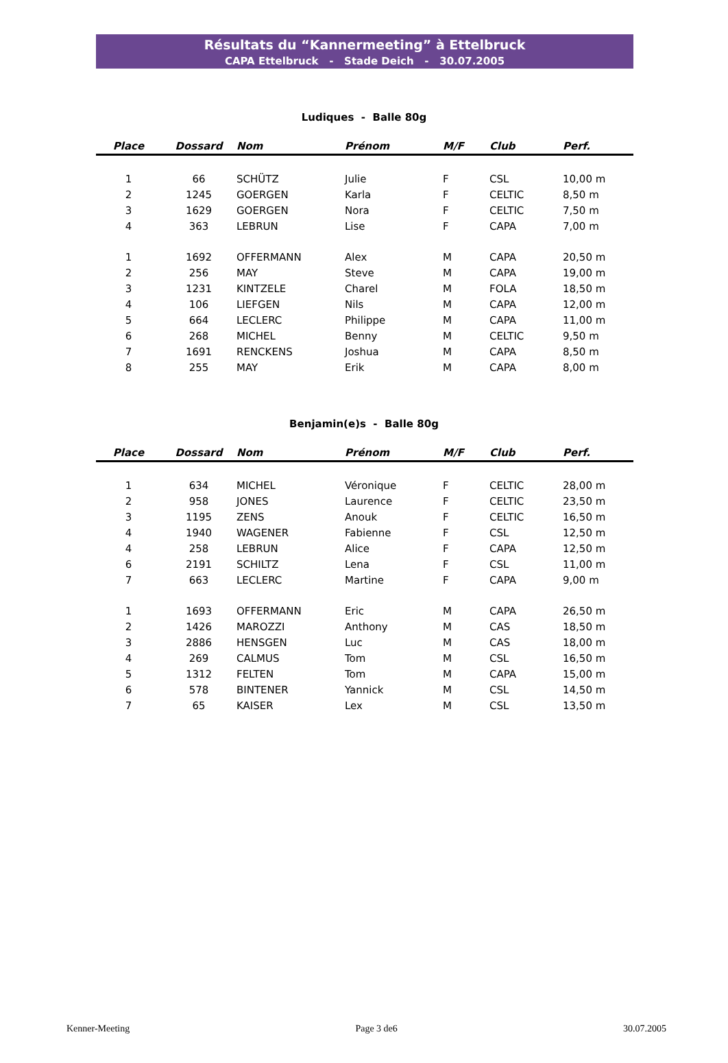Résultats du “Kannermeeting” à Ettelbruck
CAPA Ettelbruck - Stade Deich - 30.07.2005
Ludiques - Balle 80g
| Place | Dossard | Nom | Prénom | M/F | Club | Perf. |
| --- | --- | --- | --- | --- | --- | --- |
| 1 | 66 | SCHÜTZ | Julie | F | CSL | 10,00 m |
| 2 | 1245 | GOERGEN | Karla | F | CELTIC | 8,50 m |
| 3 | 1629 | GOERGEN | Nora | F | CELTIC | 7,50 m |
| 4 | 363 | LEBRUN | Lise | F | CAPA | 7,00 m |
| 1 | 1692 | OFFERMANN | Alex | M | CAPA | 20,50 m |
| 2 | 256 | MAY | Steve | M | CAPA | 19,00 m |
| 3 | 1231 | KINTZELE | Charel | M | FOLA | 18,50 m |
| 4 | 106 | LIEFGEN | Nils | M | CAPA | 12,00 m |
| 5 | 664 | LECLERC | Philippe | M | CAPA | 11,00 m |
| 6 | 268 | MICHEL | Benny | M | CELTIC | 9,50 m |
| 7 | 1691 | RENCKENS | Joshua | M | CAPA | 8,50 m |
| 8 | 255 | MAY | Erik | M | CAPA | 8,00 m |
Benjamin(e)s - Balle 80g
| Place | Dossard | Nom | Prénom | M/F | Club | Perf. |
| --- | --- | --- | --- | --- | --- | --- |
| 1 | 634 | MICHEL | Véronique | F | CELTIC | 28,00 m |
| 2 | 958 | JONES | Laurence | F | CELTIC | 23,50 m |
| 3 | 1195 | ZENS | Anouk | F | CELTIC | 16,50 m |
| 4 | 1940 | WAGENER | Fabienne | F | CSL | 12,50 m |
| 4 | 258 | LEBRUN | Alice | F | CAPA | 12,50 m |
| 6 | 2191 | SCHILTZ | Lena | F | CSL | 11,00 m |
| 7 | 663 | LECLERC | Martine | F | CAPA | 9,00 m |
| 1 | 1693 | OFFERMANN | Eric | M | CAPA | 26,50 m |
| 2 | 1426 | MAROZZI | Anthony | M | CAS | 18,50 m |
| 3 | 2886 | HENSGEN | Luc | M | CAS | 18,00 m |
| 4 | 269 | CALMUS | Tom | M | CSL | 16,50 m |
| 5 | 1312 | FELTEN | Tom | M | CAPA | 15,00 m |
| 6 | 578 | BINTENER | Yannick | M | CSL | 14,50 m |
| 7 | 65 | KAISER | Lex | M | CSL | 13,50 m |
Kenner-Meeting Page 3 de6 30.07.2005